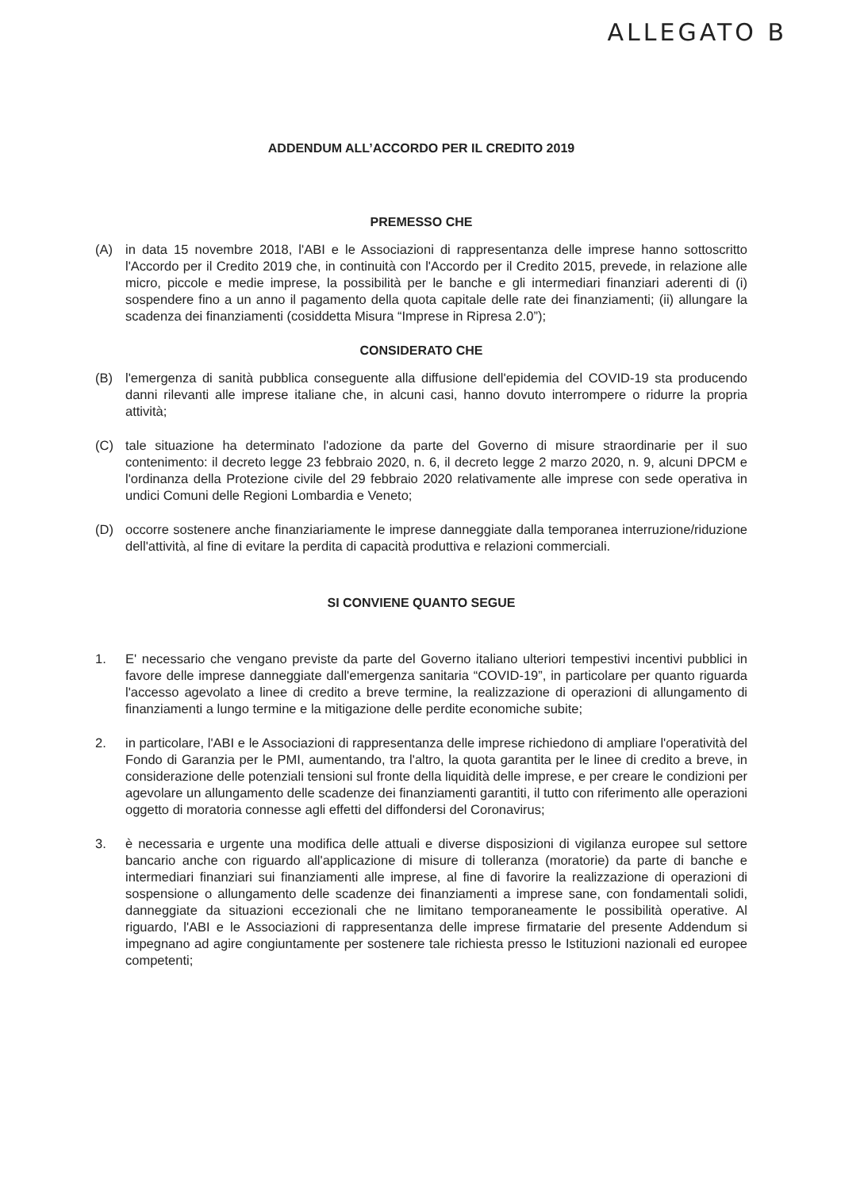ALLEGATO B
ADDENDUM ALL’ACCORDO PER IL CREDITO 2019
PREMESSO CHE
(A) in data 15 novembre 2018, l'ABI e le Associazioni di rappresentanza delle imprese hanno sottoscritto l'Accordo per il Credito 2019 che, in continuità con l'Accordo per il Credito 2015, prevede, in relazione alle micro, piccole e medie imprese, la possibilità per le banche e gli intermediari finanziari aderenti di (i) sospendere fino a un anno il pagamento della quota capitale delle rate dei finanziamenti; (ii) allungare la scadenza dei finanziamenti (cosiddetta Misura “Imprese in Ripresa 2.0”);
CONSIDERATO CHE
(B) l'emergenza di sanità pubblica conseguente alla diffusione dell'epidemia del COVID-19 sta producendo danni rilevanti alle imprese italiane che, in alcuni casi, hanno dovuto interrompere o ridurre la propria attività;
(C) tale situazione ha determinato l'adozione da parte del Governo di misure straordinarie per il suo contenimento: il decreto legge 23 febbraio 2020, n. 6, il decreto legge 2 marzo 2020, n. 9, alcuni DPCM e l'ordinanza della Protezione civile del 29 febbraio 2020 relativamente alle imprese con sede operativa in undici Comuni delle Regioni Lombardia e Veneto;
(D) occorre sostenere anche finanziariamente le imprese danneggiate dalla temporanea interruzione/riduzione dell'attività, al fine di evitare la perdita di capacità produttiva e relazioni commerciali.
SI CONVIENE QUANTO SEGUE
1. E' necessario che vengano previste da parte del Governo italiano ulteriori tempestivi incentivi pubblici in favore delle imprese danneggiate dall'emergenza sanitaria “COVID-19”, in particolare per quanto riguarda l'accesso agevolato a linee di credito a breve termine, la realizzazione di operazioni di allungamento di finanziamenti a lungo termine e la mitigazione delle perdite economiche subite;
2. in particolare, l'ABI e le Associazioni di rappresentanza delle imprese richiedono di ampliare l'operatività del Fondo di Garanzia per le PMI, aumentando, tra l'altro, la quota garantita per le linee di credito a breve, in considerazione delle potenziali tensioni sul fronte della liquidità delle imprese, e per creare le condizioni per agevolare un allungamento delle scadenze dei finanziamenti garantiti, il tutto con riferimento alle operazioni oggetto di moratoria connesse agli effetti del diffondersi del Coronavirus;
3. è necessaria e urgente una modifica delle attuali e diverse disposizioni di vigilanza europee sul settore bancario anche con riguardo all'applicazione di misure di tolleranza (moratorie) da parte di banche e intermediari finanziari sui finanziamenti alle imprese, al fine di favorire la realizzazione di operazioni di sospensione o allungamento delle scadenze dei finanziamenti a imprese sane, con fondamentali solidi, danneggiate da situazioni eccezionali che ne limitano temporaneamente le possibilità operative. Al riguardo, l'ABI e le Associazioni di rappresentanza delle imprese firmatarie del presente Addendum si impegnano ad agire congiuntamente per sostenere tale richiesta presso le Istituzioni nazionali ed europee competenti;